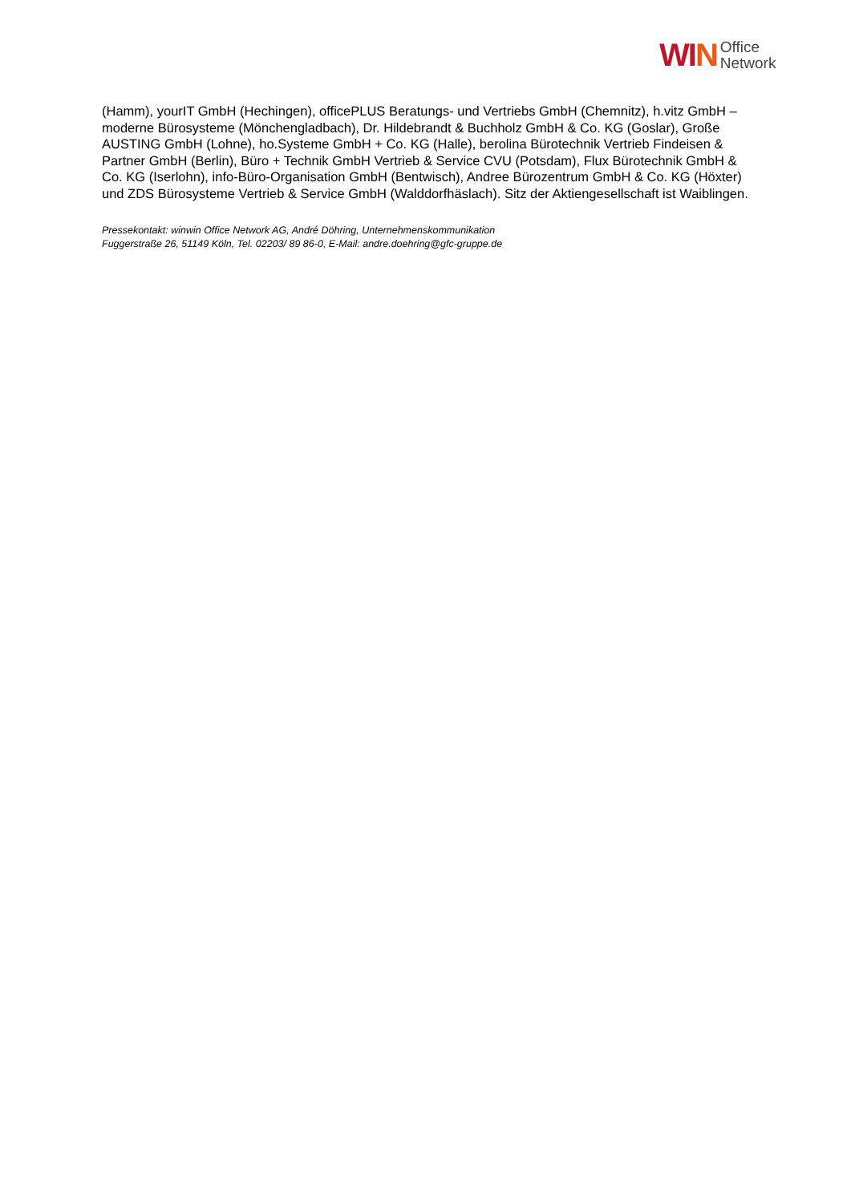WIN
Office
Network
(Hamm), yourIT GmbH (Hechingen), officePLUS Beratungs- und Vertriebs GmbH (Chemnitz), h.vitz GmbH – moderne Bürosysteme (Mönchengladbach), Dr. Hildebrandt & Buchholz GmbH & Co. KG (Goslar), Große AUSTING GmbH (Lohne), ho.Systeme GmbH + Co. KG (Halle), berolina Bürotechnik Vertrieb Findeisen & Partner GmbH (Berlin), Büro + Technik GmbH Vertrieb & Service CVU (Potsdam), Flux Bürotechnik GmbH & Co. KG (Iserlohn), info-Büro-Organisation GmbH (Bentwisch), Andree Bürozentrum GmbH & Co. KG (Höxter) und ZDS Bürosysteme Vertrieb & Service GmbH (Walddorfhäslach). Sitz der Aktiengesellschaft ist Waiblingen.
Pressekontakt: winwin Office Network AG, André Döhring, Unternehmenskommunikation
Fuggerstraße 26, 51149 Köln, Tel. 02203/ 89 86-0, E-Mail: andre.doehring@gfc-gruppe.de